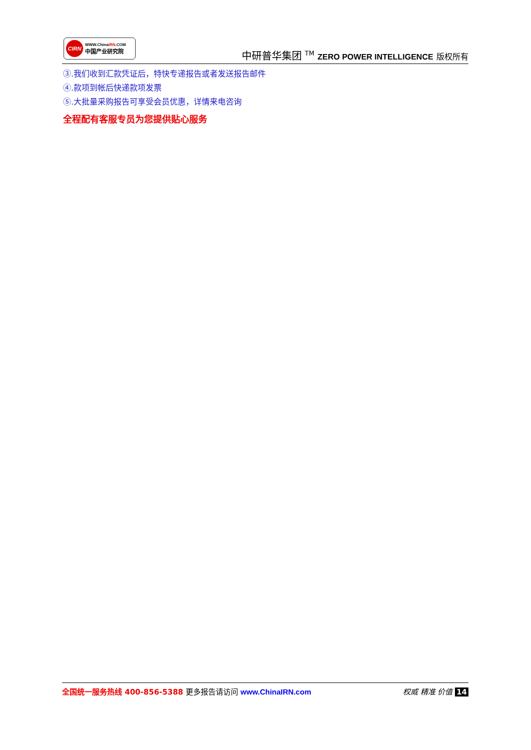CIRN
WWW.ChinaIRN.COM
中国产业研究院
中研普华集团 <sup>TM</sup> ZERO POWER INTELLIGENCE 版权所有
③.我们收到汇款凭证后，特快专递报告或者发送报告邮件
④.款项到帐后快递款项发票
⑤.大批量采购报告可享受会员优惠，详情来电咨询
全程配有客服专员为您提供贴心服务
全国统一服务热线 400-856-5388 更多报告请访问 www.ChinaIRN.com
权威 精准 价值 14